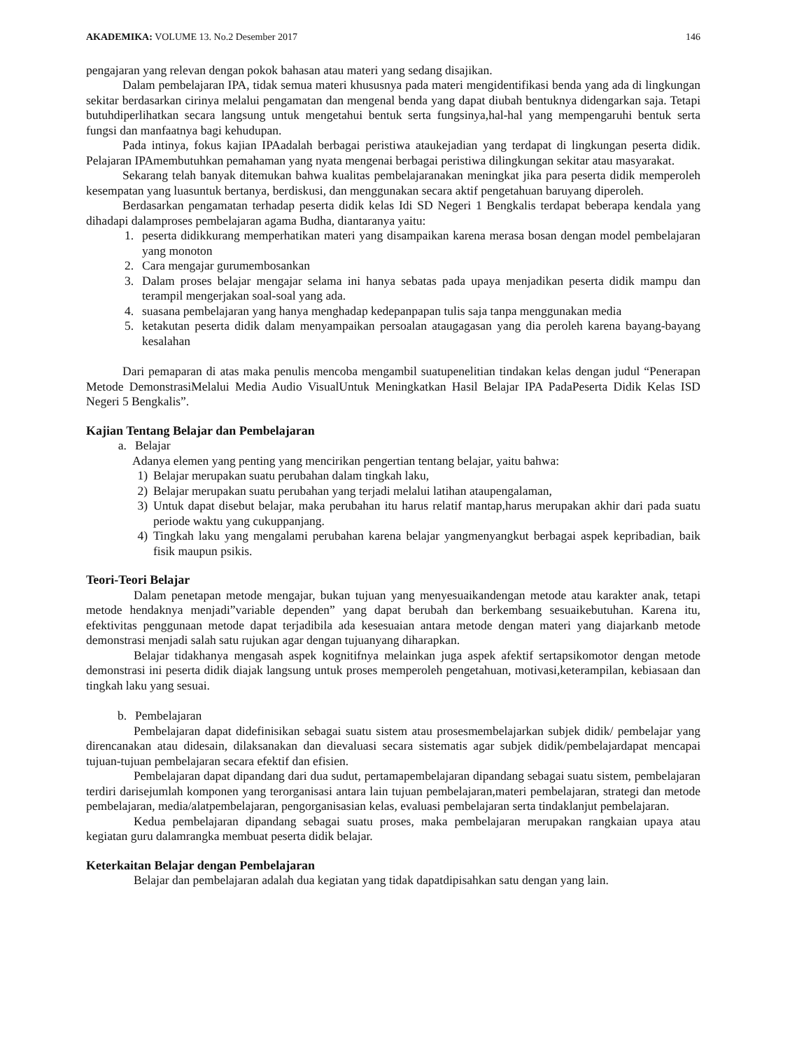AKADEMIKA: VOLUME 13. No.2 Desember 2017 146
pengajaran yang relevan dengan pokok bahasan atau materi yang sedang disajikan.
Dalam pembelajaran IPA, tidak semua materi khususnya pada materi mengidentifikasi benda yang ada di lingkungan sekitar berdasarkan cirinya melalui pengamatan dan mengenal benda yang dapat diubah bentuknya didengarkan saja. Tetapi butuhdiperlihatkan secara langsung untuk mengetahui bentuk serta fungsinya,hal-hal yang mempengaruhi bentuk serta fungsi dan manfaatnya bagi kehudupan.
Pada intinya, fokus kajian IPAadalah berbagai peristiwa ataukejadian yang terdapat di lingkungan peserta didik. Pelajaran IPAmembutuhkan pemahaman yang nyata mengenai berbagai peristiwa dilingkungan sekitar atau masyarakat.
Sekarang telah banyak ditemukan bahwa kualitas pembelajaranakan meningkat jika para peserta didik memperoleh kesempatan yang luasuntuk bertanya, berdiskusi, dan menggunakan secara aktif pengetahuan baruyang diperoleh.
Berdasarkan pengamatan terhadap peserta didik kelas Idi SD Negeri 1 Bengkalis terdapat beberapa kendala yang dihadapi dalamproses pembelajaran agama Budha, diantaranya yaitu:
1. peserta didikkurang memperhatikan materi yang disampaikan karena merasa bosan dengan model pembelajaran yang monoton
2. Cara mengajar gurumembosankan
3. Dalam proses belajar mengajar selama ini hanya sebatas pada upaya menjadikan peserta didik mampu dan terampil mengerjakan soal-soal yang ada.
4. suasana pembelajaran yang hanya menghadap kedepanpapan tulis saja tanpa menggunakan media
5. ketakutan peserta didik dalam menyampaikan persoalan ataugagasan yang dia peroleh karena bayang-bayang kesalahan
Dari pemaparan di atas maka penulis mencoba mengambil suatupenelitian tindakan kelas dengan judul “Penerapan Metode DemonstrasiMelalui Media Audio VisualUntuk Meningkatkan Hasil Belajar IPA PadaPeserta Didik Kelas ISD Negeri 5 Bengkalis”.
Kajian Tentang Belajar dan Pembelajaran
a. Belajar
Adanya elemen yang penting yang mencirikan pengertian tentang belajar, yaitu bahwa:
1) Belajar merupakan suatu perubahan dalam tingkah laku,
2) Belajar merupakan suatu perubahan yang terjadi melalui latihan ataupengalaman,
3) Untuk dapat disebut belajar, maka perubahan itu harus relatif mantap,harus merupakan akhir dari pada suatu periode waktu yang cukuppanjang.
4) Tingkah laku yang mengalami perubahan karena belajar yangmenyangkut berbagai aspek kepribadian, baik fisik maupun psikis.
Teori-Teori Belajar
Dalam penetapan metode mengajar, bukan tujuan yang menyesuaikandengan metode atau karakter anak, tetapi metode hendaknya menjadi”variable dependen” yang dapat berubah dan berkembang sesuaikebutuhan. Karena itu, efektivitas penggunaan metode dapat terjadibila ada kesesuaian antara metode dengan materi yang diajarkanb metode demonstrasi menjadi salah satu rujukan agar dengan tujuanyang diharapkan.
Belajar tidakhanya mengasah aspek kognitifnya melainkan juga aspek afektif sertapsikomotor dengan metode demonstrasi ini peserta didik diajak langsung untuk proses memperoleh pengetahuan, motivasi,keterampilan, kebiasaan dan tingkah laku yang sesuai.
b. Pembelajaran
Pembelajaran dapat didefinisikan sebagai suatu sistem atau prosesmembelajarkan subjek didik/ pembelajar yang direncanakan atau didesain, dilaksanakan dan dievaluasi secara sistematis agar subjek didik/pembelajardapat mencapai tujuan-tujuan pembelajaran secara efektif dan efisien.
Pembelajaran dapat dipandang dari dua sudut, pertamapembelajaran dipandang sebagai suatu sistem, pembelajaran terdiri darisejumlah komponen yang terorganisasi antara lain tujuan pembelajaran,materi pembelajaran, strategi dan metode pembelajaran, media/alatpembelajaran, pengorganisasian kelas, evaluasi pembelajaran serta tindaklanjut pembelajaran.
Kedua pembelajaran dipandang sebagai suatu proses, maka pembelajaran merupakan rangkaian upaya atau kegiatan guru dalamrangka membuat peserta didik belajar.
Keterkaitan Belajar dengan Pembelajaran
Belajar dan pembelajaran adalah dua kegiatan yang tidak dapatdipisahkan satu dengan yang lain.